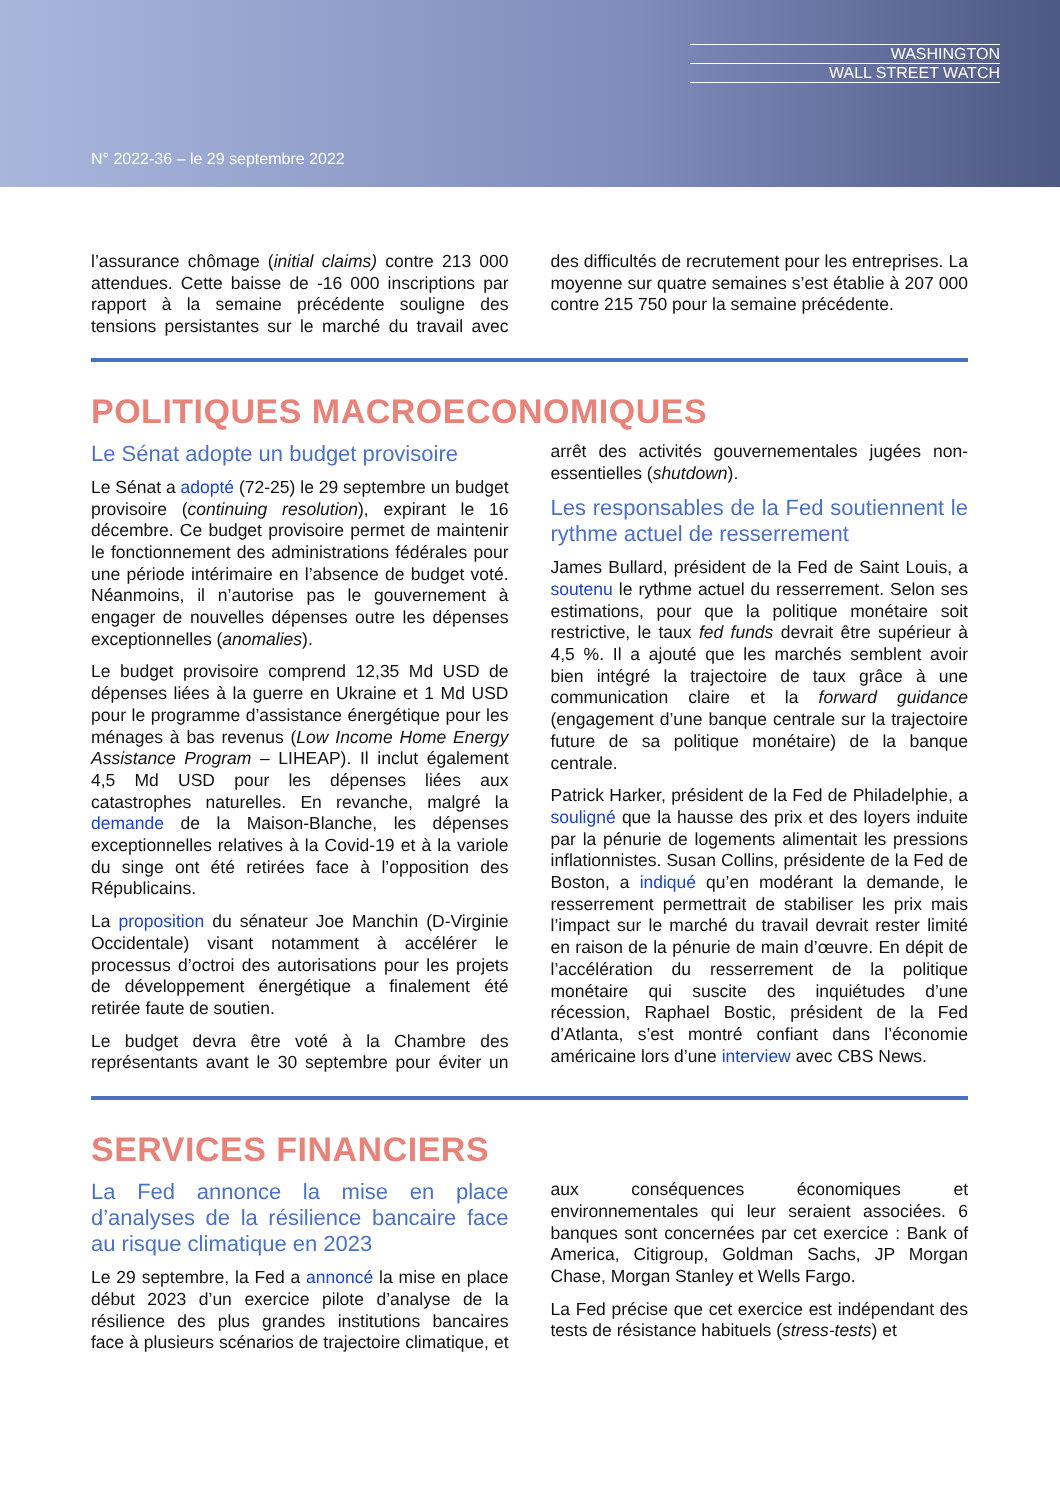WASHINGTON
WALL STREET WATCH
N° 2022-36 – le 29 septembre 2022
l’assurance chômage (initial claims) contre 213 000 attendues. Cette baisse de -16 000 inscriptions par rapport à la semaine précédente souligne des tensions persistantes sur le marché du travail avec des difficultés de recrutement pour les entreprises. La moyenne sur quatre semaines s’est établie à 207 000 contre 215 750 pour la semaine précédente.
POLITIQUES MACROECONOMIQUES
Le Sénat adopte un budget provisoire
Le Sénat a adopté (72-25) le 29 septembre un budget provisoire (continuing resolution), expirant le 16 décembre. Ce budget provisoire permet de maintenir le fonctionnement des administrations fédérales pour une période intérimaire en l’absence de budget voté. Néanmoins, il n’autorise pas le gouvernement à engager de nouvelles dépenses outre les dépenses exceptionnelles (anomalies).
Le budget provisoire comprend 12,35 Md USD de dépenses liées à la guerre en Ukraine et 1 Md USD pour le programme d’assistance énergétique pour les ménages à bas revenus (Low Income Home Energy Assistance Program – LIHEAP). Il inclut également 4,5 Md USD pour les dépenses liées aux catastrophes naturelles. En revanche, malgré la demande de la Maison-Blanche, les dépenses exceptionnelles relatives à la Covid-19 et à la variole du singe ont été retirées face à l’opposition des Républicains.
La proposition du sénateur Joe Manchin (D-Virginie Occidentale) visant notamment à accélérer le processus d’octroi des autorisations pour les projets de développement énergétique a finalement été retirée faute de soutien.
Le budget devra être voté à la Chambre des représentants avant le 30 septembre pour éviter un arrêt des activités gouvernementales jugées non-essentielles (shutdown).
Les responsables de la Fed soutiennent le rythme actuel de resserrement
James Bullard, président de la Fed de Saint Louis, a soutenu le rythme actuel du resserrement. Selon ses estimations, pour que la politique monétaire soit restrictive, le taux fed funds devrait être supérieur à 4,5 %. Il a ajouté que les marchés semblent avoir bien intégré la trajectoire de taux grâce à une communication claire et la forward guidance (engagement d’une banque centrale sur la trajectoire future de sa politique monétaire) de la banque centrale.
Patrick Harker, président de la Fed de Philadelphie, a souligné que la hausse des prix et des loyers induite par la pénurie de logements alimentait les pressions inflationnistes. Susan Collins, présidente de la Fed de Boston, a indiqué qu’en modérant la demande, le resserrement permettrait de stabiliser les prix mais l’impact sur le marché du travail devrait rester limité en raison de la pénurie de main d’œuvre. En dépit de l’accélération du resserrement de la politique monétaire qui suscite des inquiétudes d’une récession, Raphael Bostic, président de la Fed d’Atlanta, s’est montré confiant dans l’économie américaine lors d’une interview avec CBS News.
SERVICES FINANCIERS
La Fed annonce la mise en place d’analyses de la résilience bancaire face au risque climatique en 2023
Le 29 septembre, la Fed a annoncé la mise en place début 2023 d’un exercice pilote d’analyse de la résilience des plus grandes institutions bancaires face à plusieurs scénarios de trajectoire climatique, et aux conséquences économiques et environnementales qui leur seraient associées. 6 banques sont concernées par cet exercice : Bank of America, Citigroup, Goldman Sachs, JP Morgan Chase, Morgan Stanley et Wells Fargo.
La Fed précise que cet exercice est indépendant des tests de résistance habituels (stress-tests) et